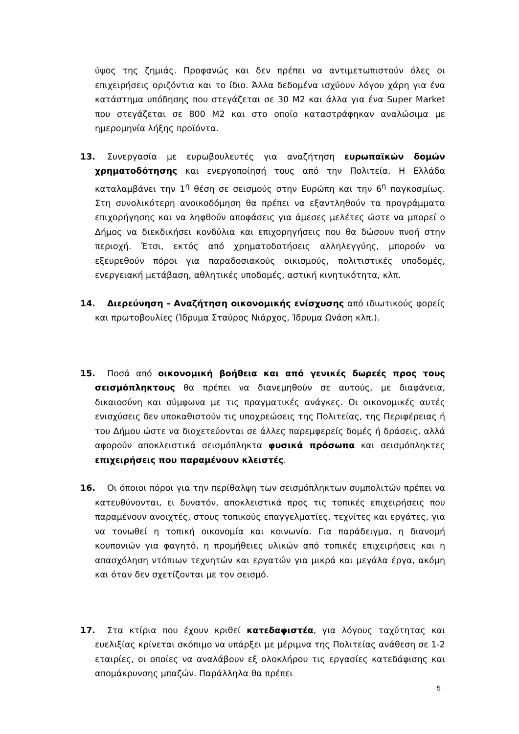ύψος της ζημιάς. Προφανώς και δεν πρέπει να αντιμετωπιστούν όλες οι επιχειρήσεις οριζόντια και το ίδιο. Άλλα δεδομένα ισχύουν λόγου χάρη για ένα κατάστημα υπόδησης που στεγάζεται σε 30 Μ2 και άλλα για ένα Super Market που στεγάζεται σε 800 Μ2 και στο οποίο καταστράφηκαν αναλώσιμα με ημερομηνία λήξης προϊόντα.
13. Συνεργασία με ευρωβουλευτές για αναζήτηση ευρωπαϊκών δομών χρηματοδότησης και ενεργοποίησή τους από την Πολιτεία. Η Ελλάδα καταλαμβάνει την 1<sup>η</sup> θέση σε σεισμούς στην Ευρώπη και την 6<sup>η</sup> παγκοσμίως. Στη συνολικότερη ανοικοδόμηση θα πρέπει να εξαντληθούν τα προγράμματα επιχορήγησης και να ληφθούν αποφάσεις για άμεσες μελέτες ώστε να μπορεί ο Δήμος να διεκδικήσει κονδύλια και επιχορηγήσεις που θα δώσουν πνοή στην περιοχή. Έτσι, εκτός από χρηματοδοτήσεις αλληλεγγύης, μπορούν να εξευρεθούν πόροι για παραδοσιακούς οικισμούς, πολιτιστικές υποδομές, ενεργειακή μετάβαση, αθλητικές υποδομές, αστική κινητικότητα, κλπ.
14. Διερεύνηση - Αναζήτηση οικονομικής ενίσχυσης από ιδιωτικούς φορείς και πρωτοβουλίες (Ίδρυμα Σταύρος Νιάρχος, Ίδρυμα Ωνάση κλπ.).
15. Ποσά από οικονομική βοήθεια και από γενικές δωρεές προς τους σεισμόπληκτους θα πρέπει να διανεμηθούν σε αυτούς, με διαφάνεια, δικαιοσύνη και σύμφωνα με τις πραγματικές ανάγκες. Οι οικονομικές αυτές ενισχύσεις δεν υποκαθιστούν τις υποχρεώσεις της Πολιτείας, της Περιφέρειας ή του Δήμου ώστε να διοχετεύονται σε άλλες παρεμφερείς δομές ή δράσεις, αλλά αφορούν αποκλειστικά σεισμόπληκτα φυσικά πρόσωπα και σεισμόπληκτες επιχειρήσεις που παραμένουν κλειστές.
16. Οι όποιοι πόροι για την περίθαλψη των σεισμόπληκτων συμπολιτών πρέπει να κατευθύνονται, ει δυνατόν, αποκλειστικά προς τις τοπικές επιχειρήσεις που παραμένουν ανοιχτές, στους τοπικούς επαγγελματίες, τεχνίτες και εργάτες, για να τονωθεί η τοπική οικονομία και κοινωνία. Για παράδειγμα, η διανομή κουπονιών για φαγητό, η προμήθειες υλικών από τοπικές επιχειρήσεις και η απασχόληση ντόπιων τεχνητών και εργατών για μικρά και μεγάλα έργα, ακόμη και όταν δεν σχετίζονται με τον σεισμό.
17. Στα κτίρια που έχουν κριθεί κατεδαφιστέα, για λόγους ταχύτητας και ευελιξίας κρίνεται σκόπιμο να υπάρξει με μέριμνα της Πολιτείας ανάθεση σε 1-2 εταιρίες, οι οποίες να αναλάβουν εξ ολοκλήρου τις εργασίες κατεδάφισης και απομάκρυνσης μπαζών. Παράλληλα θα πρέπει
5